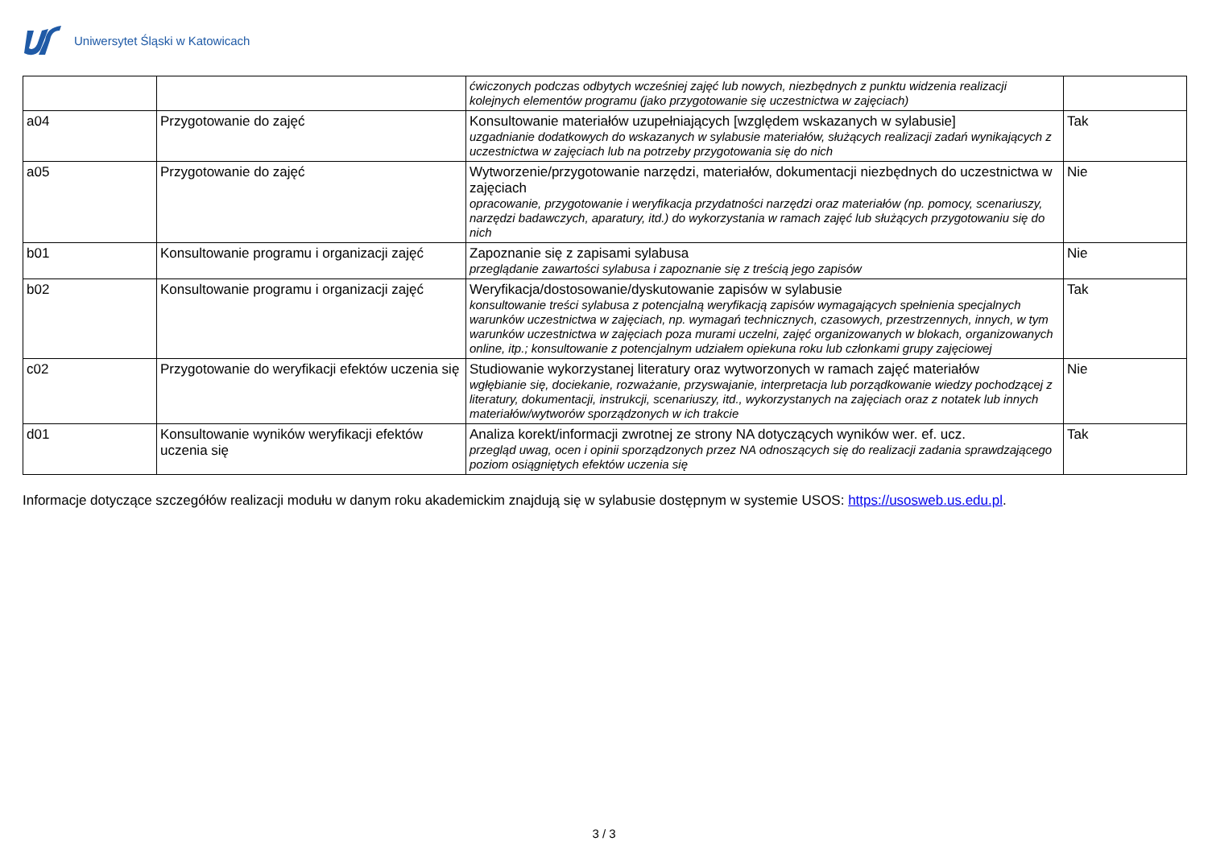Uniwersytet Śląski w Katowicach
| | | ćwiczonych podczas odbytych wcześniej zajęć lub nowych, niezbędnych z punktu widzenia realizacji kolejnych elementów programu (jako przygotowanie się uczestnictwa w zajęciach) | |
| a04 | Przygotowanie do zajęć | Konsultowanie materiałów uzupełniających [względem wskazanych w sylabusie] uzgadnianie dodatkowych do wskazanych w sylabusie materiałów, służących realizacji zadań wynikających z uczestnictwa w zajęciach lub na potrzeby przygotowania się do nich | Tak |
| a05 | Przygotowanie do zajęć | Wytworzenie/przygotowanie narzędzi, materiałów, dokumentacji niezbędnych do uczestnictwa w zajęciach opracowanie, przygotowanie i weryfikacja przydatności narzędzi oraz materiałów (np. pomocy, scenariuszy, narzędzi badawczych, aparatury, itd.) do wykorzystania w ramach zajęć lub służących przygotowaniu się do nich | Nie |
| b01 | Konsultowanie programu i organizacji zajęć | Zapoznanie się z zapisami sylabusa przeglądanie zawartości sylabusa i zapoznanie się z treścią jego zapisów | Nie |
| b02 | Konsultowanie programu i organizacji zajęć | Weryfikacja/dostosowanie/dyskutowanie zapisów w sylabusie konsultowanie treści sylabusa z potencjalną weryfikacją zapisów wymagających spełnienia specjalnych warunków uczestnictwa w zajęciach, np. wymagań technicznych, czasowych, przestrzennych, innych, w tym warunków uczestnictwa w zajęciach poza murami uczelni, zajęć organizowanych w blokach, organizowanych online, itp.; konsultowanie z potencjalnym udziałem opiekuna roku lub członkami grupy zajęciowej | Tak |
| c02 | Przygotowanie do weryfikacji efektów uczenia się | Studiowanie wykorzystanej literatury oraz wytworzonych w ramach zajęć materiałów wgłębianie się, dociekanie, rozważanie, przyswajanie, interpretacja lub porządkowanie wiedzy pochodzącej z literatury, dokumentacji, instrukcji, scenariuszy, itd., wykorzystanych na zajęciach oraz z notatek lub innych materiałów/wytworów sporządzonych w ich trakcie | Nie |
| d01 | Konsultowanie wyników weryfikacji efektów uczenia się | Analiza korekt/informacji zwrotnej ze strony NA dotyczących wyników wer. ef. ucz. przegląd uwag, ocen i opinii sporządzonych przez NA odnoszących się do realizacji zadania sprawdzającego poziom osiągniętych efektów uczenia się | Tak |
Informacje dotyczące szczegółów realizacji modułu w danym roku akademickim znajdują się w sylabusie dostępnym w systemie USOS: https://usosweb.us.edu.pl.
3 / 3